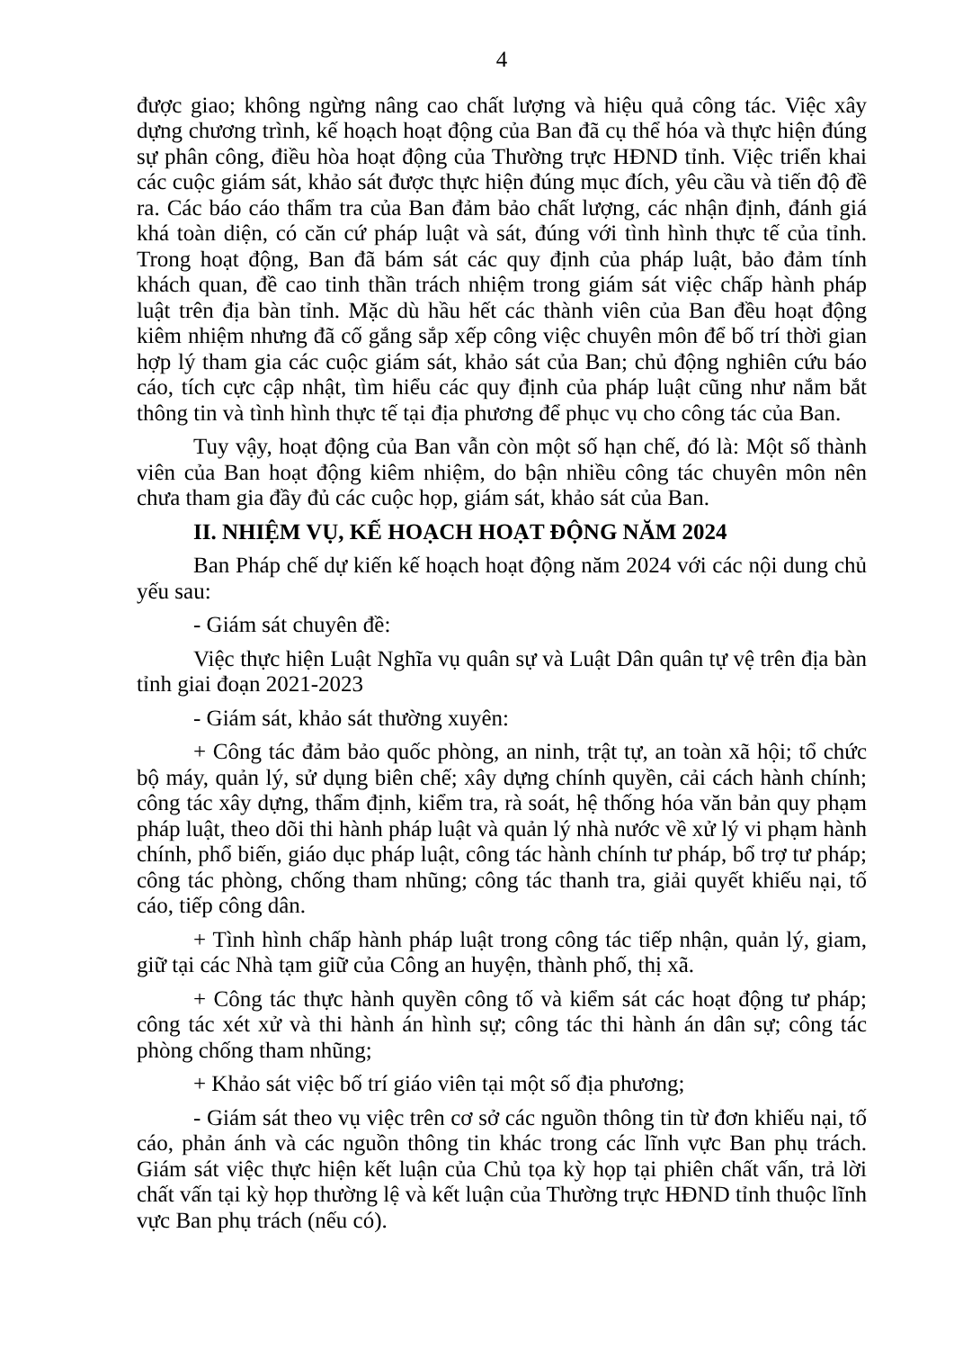4
được giao; không ngừng nâng cao chất lượng và hiệu quả công tác. Việc xây dựng chương trình, kế hoạch hoạt động của Ban đã cụ thể hóa và thực hiện đúng sự phân công, điều hòa hoạt động của Thường trực HĐND tỉnh. Việc triển khai các cuộc giám sát, khảo sát được thực hiện đúng mục đích, yêu cầu và tiến độ đề ra. Các báo cáo thẩm tra của Ban đảm bảo chất lượng, các nhận định, đánh giá khá toàn diện, có căn cứ pháp luật và sát, đúng với tình hình thực tế của tỉnh. Trong hoạt động, Ban đã bám sát các quy định của pháp luật, bảo đảm tính khách quan, đề cao tinh thần trách nhiệm trong giám sát việc chấp hành pháp luật trên địa bàn tỉnh. Mặc dù hầu hết các thành viên của Ban đều hoạt động kiêm nhiệm nhưng đã cố gắng sắp xếp công việc chuyên môn để bố trí thời gian hợp lý tham gia các cuộc giám sát, khảo sát của Ban; chủ động nghiên cứu báo cáo, tích cực cập nhật, tìm hiểu các quy định của pháp luật cũng như nắm bắt thông tin và tình hình thực tế tại địa phương để phục vụ cho công tác của Ban.
Tuy vậy, hoạt động của Ban vẫn còn một số hạn chế, đó là: Một số thành viên của Ban hoạt động kiêm nhiệm, do bận nhiều công tác chuyên môn nên chưa tham gia đầy đủ các cuộc họp, giám sát, khảo sát của Ban.
II. NHIỆM VỤ, KẾ HOẠCH HOẠT ĐỘNG NĂM 2024
Ban Pháp chế dự kiến kế hoạch hoạt động năm 2024 với các nội dung chủ yếu sau:
- Giám sát chuyên đề:
Việc thực hiện Luật Nghĩa vụ quân sự và Luật Dân quân tự vệ trên địa bàn tỉnh giai đoạn 2021-2023
- Giám sát, khảo sát thường xuyên:
+ Công tác đảm bảo quốc phòng, an ninh, trật tự, an toàn xã hội; tổ chức bộ máy, quản lý, sử dụng biên chế; xây dựng chính quyền, cải cách hành chính; công tác xây dựng, thẩm định, kiểm tra, rà soát, hệ thống hóa văn bản quy phạm pháp luật, theo dõi thi hành pháp luật và quản lý nhà nước về xử lý vi phạm hành chính, phổ biến, giáo dục pháp luật, công tác hành chính tư pháp, bổ trợ tư pháp; công tác phòng, chống tham nhũng; công tác thanh tra, giải quyết khiếu nại, tố cáo, tiếp công dân.
+ Tình hình chấp hành pháp luật trong công tác tiếp nhận, quản lý, giam, giữ tại các Nhà tạm giữ của Công an huyện, thành phố, thị xã.
+ Công tác thực hành quyền công tố và kiểm sát các hoạt động tư pháp; công tác xét xử và thi hành án hình sự; công tác thi hành án dân sự; công tác phòng chống tham nhũng;
+ Khảo sát việc bố trí giáo viên tại một số địa phương;
- Giám sát theo vụ việc trên cơ sở các nguồn thông tin từ đơn khiếu nại, tố cáo, phản ánh và các nguồn thông tin khác trong các lĩnh vực Ban phụ trách. Giám sát việc thực hiện kết luận của Chủ tọa kỳ họp tại phiên chất vấn, trả lời chất vấn tại kỳ họp thường lệ và kết luận của Thường trực HĐND tỉnh thuộc lĩnh vực Ban phụ trách (nếu có).